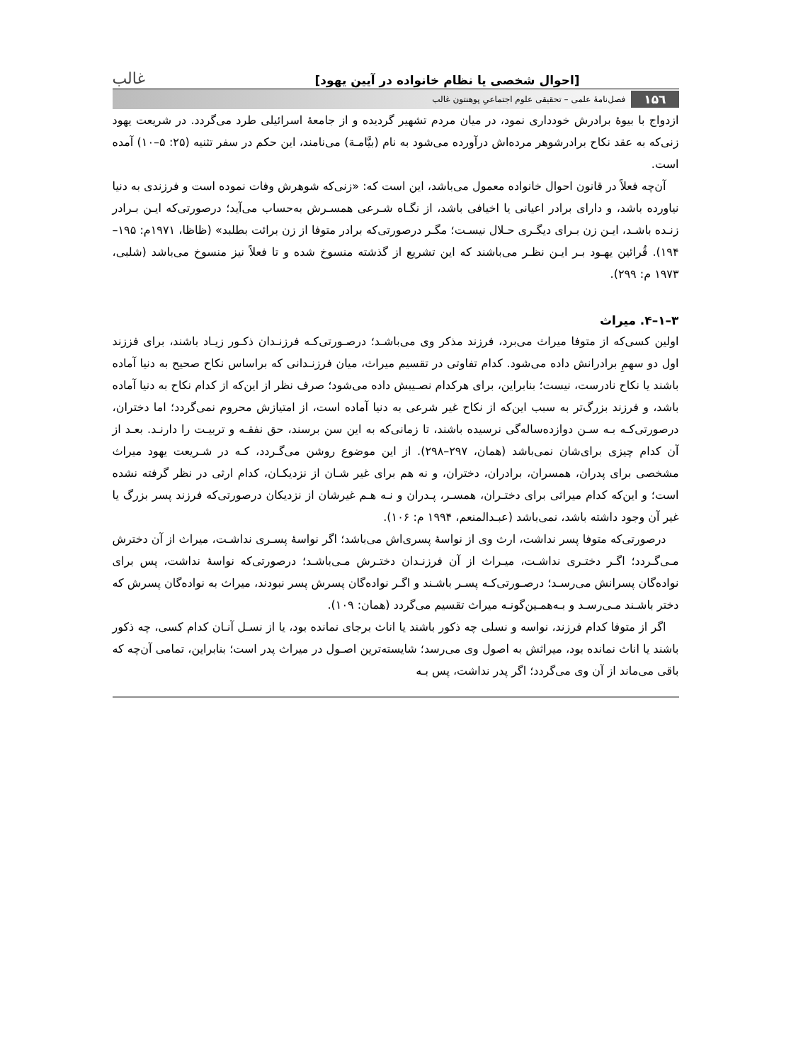[احوال شخصی یا نظام خانواده در آیین یهود] غالب
۱۵٦ فصل‌نامهٔ علمی – تحقیقی علوم اجتماعیِ پوهنتون غالب
ازدواج با بیوهٔ برادرش خودداری نمود، در میان مردم تشهیر گردیده و از جامعهٔ اسرائیلی طرد می‌گردد. در شریعت یهود زنی‌که به عقد نکاح برادرشوهر مرده‌اش درآورده می‌شود به نام (بیَّامـة) می‌نامند، این حکم در سفر تثنیه (۲۵: ۵–۱۰) آمده است.
آن‌چه فعلاً در قانون احوال خانواده معمول می‌باشد، این است که: «زنی‌که شوهرش وفات نموده است و فرزندی به دنیا نیاورده باشد، و دارای برادر اعیانی یا اخیافی باشد، از نگـاه شـرعی همسـرش به‌حساب می‌آید؛ درصورتی‌که ایـن بـرادر زنـده باشـد، ایـن زن بـرای دیگـری حـلال نیسـت؛ مگـر درصورتی‌که برادر متوفا از زن برائت بطلبد» (ظاظا، ۱۹۷۱م: ۱۹۵–۱۹۴). قُرائین یهـود بـر ایـن نظـر می‌باشند که این تشریع از گذشته منسوخ شده و تا فعلاً نیز منسوخ می‌باشد (شلبی، ۱۹۷۳ م: ۲۹۹).
۳–۱–۴. میراث
اولین کسی‌که از متوفا میراث می‌برد، فرزند مذکر وی می‌باشـد؛ درصـورتی‌کـه فرزنـدان ذکـور زیـاد باشند، برای فززند اول دو سهمِ برادرانش داده می‌شود. کدام تفاوتی در تقسیم میراث، میان فرزنـدانی که براساس نکاح صحیح به دنیا آماده باشند یا نکاح نادرست، نیست؛ بنابراین، برای هرکدام نصـیبش داده می‌شود؛ صرف نظر از این‌که از کدام نکاح به دنیا آماده باشد، و فرزند بزرگ‌تر به سبب این‌که از نکاح غیر شرعی به دنیا آماده است، از امتیازش محروم نمی‌گردد؛ اما دختران، درصورتی‌کـه بـه سـن دوازده‌ساله‌گی نرسیده باشند، تا زمانی‌که به این سن برسند، حق نفقـه و تربیـت را دارنـد. بعـد از آن کدام چیزی برای‌شان نمی‌باشد (همان، ۲۹۷–۲۹۸). از این موضوع روشن می‌گـردد، کـه در شـریعت یهود میراث مشخصی برای پدران، همسران، برادران، دختران، و نه هم برای غیر شـان از نزدیکـان، کدام ارثی در نظر گرفته نشده است؛ و این‌که کدام میراثی برای دختـران، همسـر، پـدران و نـه هـم غیرشان از نزدیکان درصورتی‌که فرزند پسر بزرگ یا غیر آن وجود داشته باشد، نمی‌باشد (عبـدالمنعم، ۱۹۹۴ م: ۱۰۶).
درصورتی‌که متوفا پسر نداشت، ارث وی از نواسهٔ پسری‌اش می‌باشد؛ اگر نواسهٔ پسـری نداشـت، میراث از آن دخترش مـی‌گـردد؛ اگـر دختـری نداشـت، میـراث از آن فرزنـدان دختـرش مـی‌باشـد؛ درصورتی‌که نواسهٔ نداشت، پس برای نواده‌گان پسرانش می‌رسـد؛ درصـورتی‌کـه پسـر باشـند و اگـر نواده‌گان پسرش پسر نبودند، میراث به نواده‌گان پسرش که دختر باشـند مـی‌رسـد و بـه‌همـین‌گونـه میراث تقسیم می‌گردد (همان: ۱۰۹).
اگر از متوفا کدام فرزند، نواسه و نسلی چه ذکور باشند یا اناث برجای نمانده بود، یا از نسـل آنـان کدام کسی، چه ذکور باشند یا اناث نمانده بود، میراثش به اصول وی می‌رسد؛ شایسته‌ترین اصـول در میراث پدر است؛ بنابراین، تمامی آن‌چه که باقی می‌ماند از آن وی می‌گردد؛ اگر پدر نداشت، پس بـه